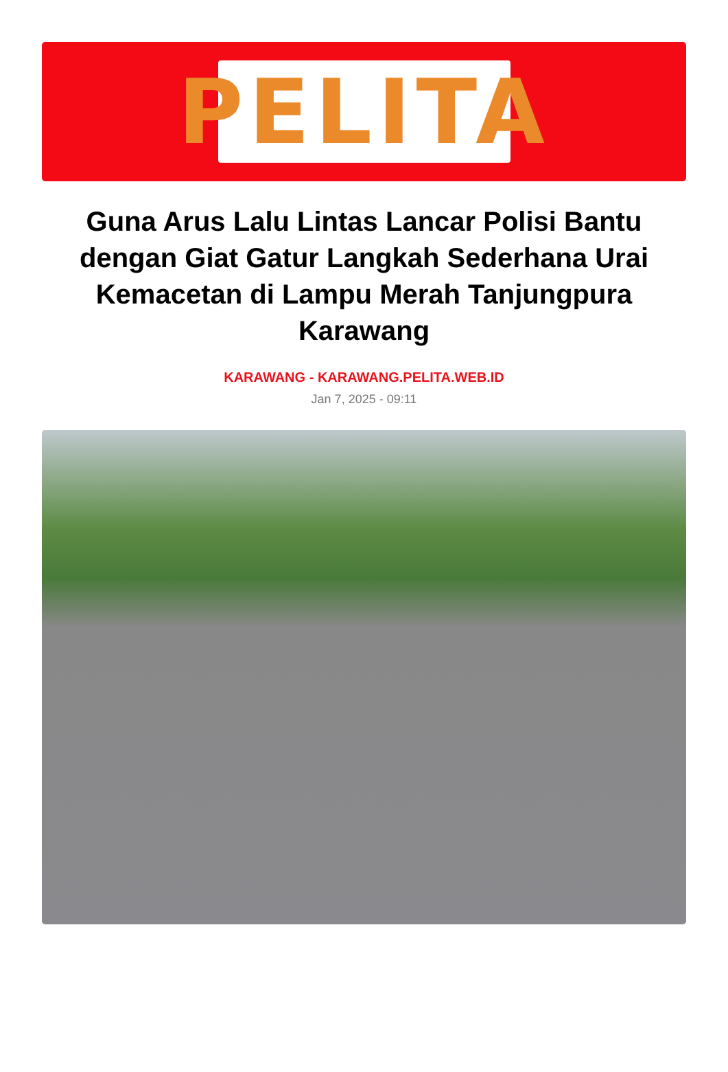PELITA
Guna Arus Lalu Lintas Lancar Polisi Bantu dengan Giat Gatur Langkah Sederhana Urai Kemacetan di Lampu Merah Tanjungpura Karawang
KARAWANG - KARAWANG.PELITA.WEB.ID
Jan 7, 2025 - 09:11